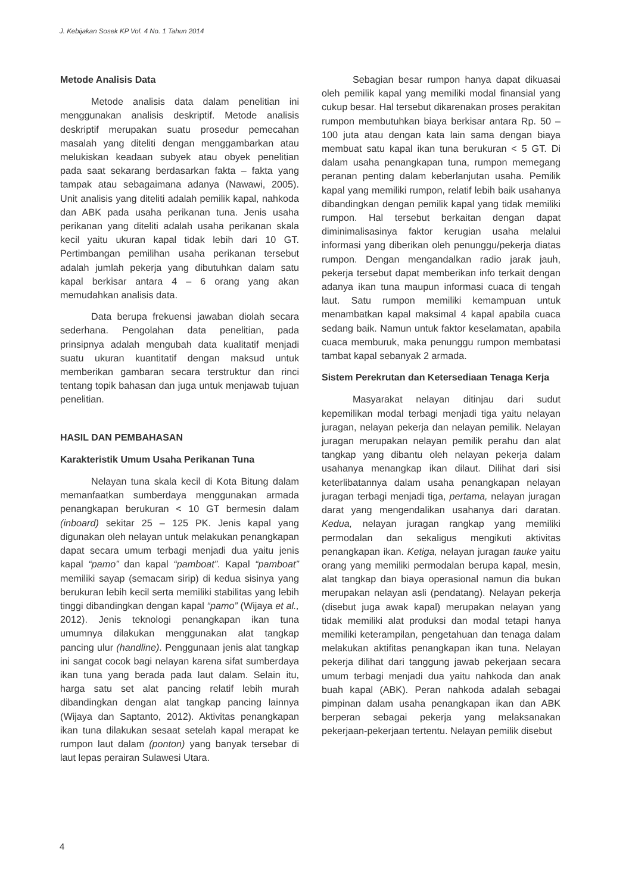J. Kebijakan Sosek KP Vol. 4 No. 1 Tahun 2014
Metode Analisis Data
Metode analisis data dalam penelitian ini menggunakan analisis deskriptif. Metode analisis deskriptif merupakan suatu prosedur pemecahan masalah yang diteliti dengan menggambarkan atau melukiskan keadaan subyek atau obyek penelitian pada saat sekarang berdasarkan fakta – fakta yang tampak atau sebagaimana adanya (Nawawi, 2005). Unit analisis yang diteliti adalah pemilik kapal, nahkoda dan ABK pada usaha perikanan tuna. Jenis usaha perikanan yang diteliti adalah usaha perikanan skala kecil yaitu ukuran kapal tidak lebih dari 10 GT. Pertimbangan pemilihan usaha perikanan tersebut adalah jumlah pekerja yang dibutuhkan dalam satu kapal berkisar antara 4 – 6 orang yang akan memudahkan analisis data.
Data berupa frekuensi jawaban diolah secara sederhana. Pengolahan data penelitian, pada prinsipnya adalah mengubah data kualitatif menjadi suatu ukuran kuantitatif dengan maksud untuk memberikan gambaran secara terstruktur dan rinci tentang topik bahasan dan juga untuk menjawab tujuan penelitian.
HASIL DAN PEMBAHASAN
Karakteristik Umum Usaha Perikanan Tuna
Nelayan tuna skala kecil di Kota Bitung dalam memanfaatkan sumberdaya menggunakan armada penangkapan berukuran < 10 GT bermesin dalam (inboard) sekitar 25 – 125 PK. Jenis kapal yang digunakan oleh nelayan untuk melakukan penangkapan dapat secara umum terbagi menjadi dua yaitu jenis kapal “pamo” dan kapal “pamboat”. Kapal “pamboat” memiliki sayap (semacam sirip) di kedua sisinya yang berukuran lebih kecil serta memiliki stabilitas yang lebih tinggi dibandingkan dengan kapal “pamo” (Wijaya et al., 2012). Jenis teknologi penangkapan ikan tuna umumnya dilakukan menggunakan alat tangkap pancing ulur (handline). Penggunaan jenis alat tangkap ini sangat cocok bagi nelayan karena sifat sumberdaya ikan tuna yang berada pada laut dalam. Selain itu, harga satu set alat pancing relatif lebih murah dibandingkan dengan alat tangkap pancing lainnya (Wijaya dan Saptanto, 2012). Aktivitas penangkapan ikan tuna dilakukan sesaat setelah kapal merapat ke rumpon laut dalam (ponton) yang banyak tersebar di laut lepas perairan Sulawesi Utara.
Sebagian besar rumpon hanya dapat dikuasai oleh pemilik kapal yang memiliki modal finansial yang cukup besar. Hal tersebut dikarenakan proses perakitan rumpon membutuhkan biaya berkisar antara Rp. 50 – 100 juta atau dengan kata lain sama dengan biaya membuat satu kapal ikan tuna berukuran < 5 GT. Di dalam usaha penangkapan tuna, rumpon memegang peranan penting dalam keberlanjutan usaha. Pemilik kapal yang memiliki rumpon, relatif lebih baik usahanya dibandingkan dengan pemilik kapal yang tidak memiliki rumpon. Hal tersebut berkaitan dengan dapat diminimalisasinya faktor kerugian usaha melalui informasi yang diberikan oleh penunggu/pekerja diatas rumpon. Dengan mengandalkan radio jarak jauh, pekerja tersebut dapat memberikan info terkait dengan adanya ikan tuna maupun informasi cuaca di tengah laut. Satu rumpon memiliki kemampuan untuk menambatkan kapal maksimal 4 kapal apabila cuaca sedang baik. Namun untuk faktor keselamatan, apabila cuaca memburuk, maka penunggu rumpon membatasi tambat kapal sebanyak 2 armada.
Sistem Perekrutan dan Ketersediaan Tenaga Kerja
Masyarakat nelayan ditinjau dari sudut kepemilikan modal terbagi menjadi tiga yaitu nelayan juragan, nelayan pekerja dan nelayan pemilik. Nelayan juragan merupakan nelayan pemilik perahu dan alat tangkap yang dibantu oleh nelayan pekerja dalam usahanya menangkap ikan dilaut. Dilihat dari sisi keterlibatannya dalam usaha penangkapan nelayan juragan terbagi menjadi tiga, pertama, nelayan juragan darat yang mengendalikan usahanya dari daratan. Kedua, nelayan juragan rangkap yang memiliki permodalan dan sekaligus mengikuti aktivitas penangkapan ikan. Ketiga, nelayan juragan tauke yaitu orang yang memiliki permodalan berupa kapal, mesin, alat tangkap dan biaya operasional namun dia bukan merupakan nelayan asli (pendatang). Nelayan pekerja (disebut juga awak kapal) merupakan nelayan yang tidak memiliki alat produksi dan modal tetapi hanya memiliki keterampilan, pengetahuan dan tenaga dalam melakukan aktifitas penangkapan ikan tuna. Nelayan pekerja dilihat dari tanggung jawab pekerjaan secara umum terbagi menjadi dua yaitu nahkoda dan anak buah kapal (ABK). Peran nahkoda adalah sebagai pimpinan dalam usaha penangkapan ikan dan ABK berperan sebagai pekerja yang melaksanakan pekerjaan-pekerjaan tertentu. Nelayan pemilik disebut
4